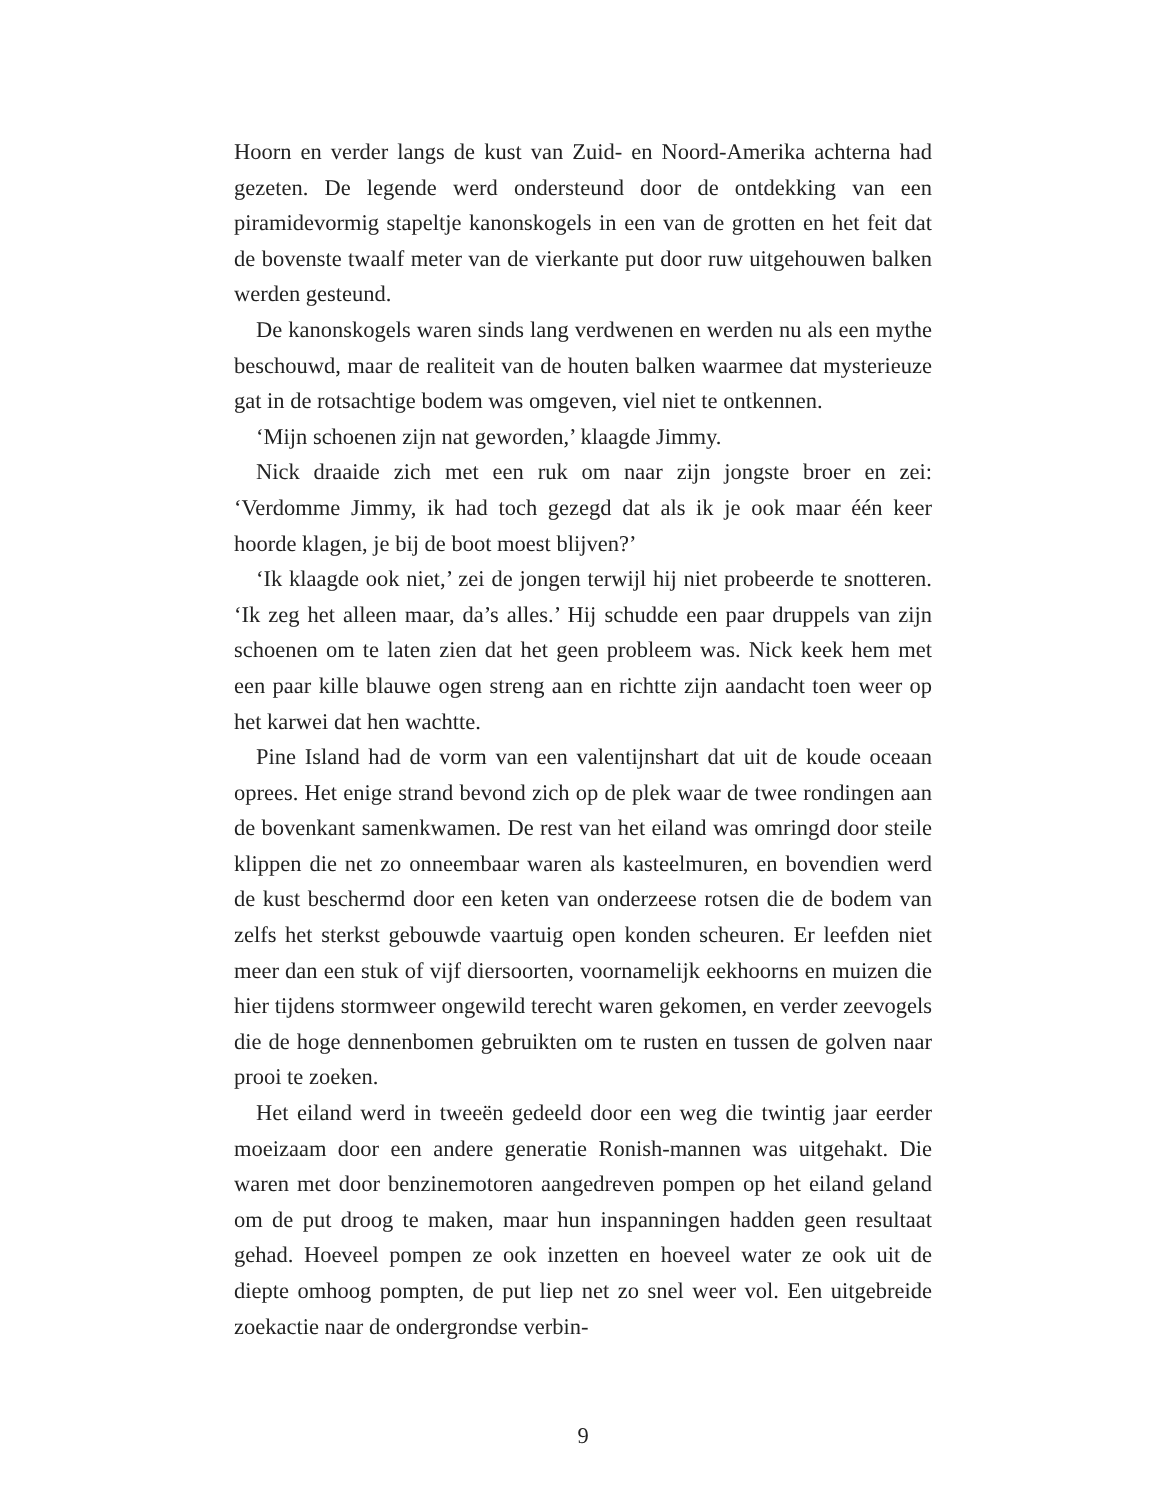Hoorn en verder langs de kust van Zuid- en Noord-Amerika achterna had gezeten. De legende werd ondersteund door de ontdekking van een piramidevormig stapeltje kanonskogels in een van de grotten en het feit dat de bovenste twaalf meter van de vierkante put door ruw uitgehouwen balken werden gesteund.
De kanonskogels waren sinds lang verdwenen en werden nu als een mythe beschouwd, maar de realiteit van de houten balken waarmee dat mysterieuze gat in de rotsachtige bodem was omgeven, viel niet te ontkennen.
‘Mijn schoenen zijn nat geworden,’ klaagde Jimmy.
Nick draaide zich met een ruk om naar zijn jongste broer en zei: ‘Verdomme Jimmy, ik had toch gezegd dat als ik je ook maar één keer hoorde klagen, je bij de boot moest blijven?’
‘Ik klaagde ook niet,’ zei de jongen terwijl hij niet probeerde te snotteren. ‘Ik zeg het alleen maar, da’s alles.’ Hij schudde een paar druppels van zijn schoenen om te laten zien dat het geen probleem was. Nick keek hem met een paar kille blauwe ogen streng aan en richtte zijn aandacht toen weer op het karwei dat hen wachtte.
Pine Island had de vorm van een valentijnshart dat uit de koude oceaan oprees. Het enige strand bevond zich op de plek waar de twee rondingen aan de bovenkant samenkwamen. De rest van het eiland was omringd door steile klippen die net zo onneembaar waren als kasteelmuren, en bovendien werd de kust beschermd door een keten van onderzeese rotsen die de bodem van zelfs het sterkst gebouwde vaartuig open konden scheuren. Er leefden niet meer dan een stuk of vijf diersoorten, voornamelijk eekhoorns en muizen die hier tijdens stormweer ongewild terecht waren gekomen, en verder zeevogels die de hoge dennenbomen gebruikten om te rusten en tussen de golven naar prooi te zoeken.
Het eiland werd in tweeën gedeeld door een weg die twintig jaar eerder moeizaam door een andere generatie Ronish-mannen was uitgehakt. Die waren met door benzinemotoren aangedreven pompen op het eiland geland om de put droog te maken, maar hun inspanningen hadden geen resultaat gehad. Hoeveel pompen ze ook inzetten en hoeveel water ze ook uit de diepte omhoog pompten, de put liep net zo snel weer vol. Een uitgebreide zoekactie naar de ondergrondse verbin-
9